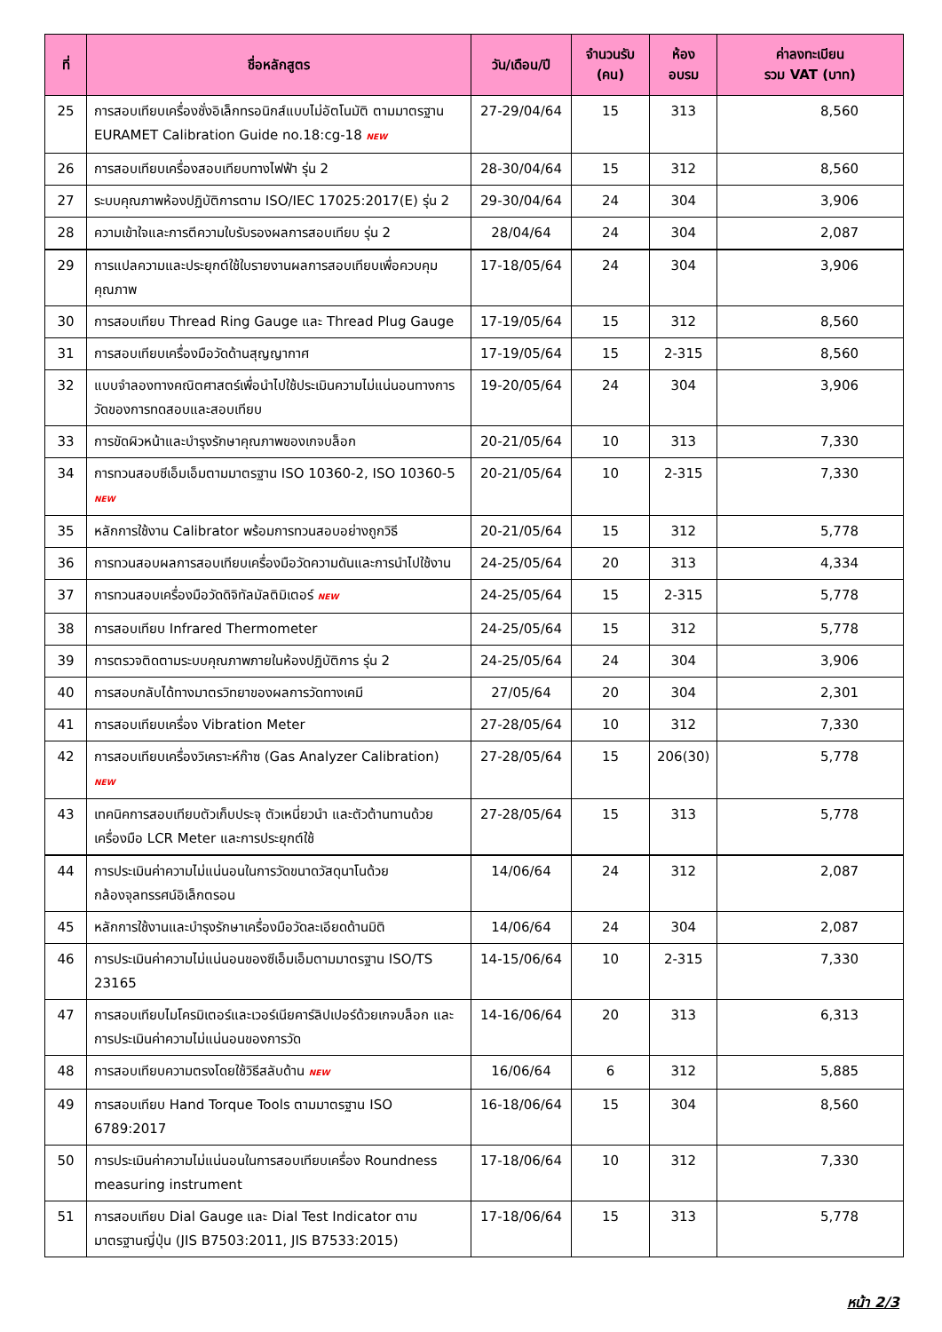| ที่ | ชื่อหลักสูตร | วัน/เดือน/ปี | จำนวนรับ (คน) | ห้อง อบรม | ค่าลงทะเบียน รวม VAT (บาท) |
| --- | --- | --- | --- | --- | --- |
| 25 | การสอบเทียบเครื่องชั่งอิเล็กทรอนิกส์แบบไม่อัตโนมัติ ตามมาตรฐาน EURAMET Calibration Guide no.18:cg-18 NEW | 27-29/04/64 | 15 | 313 | 8,560 |
| 26 | การสอบเทียบเครื่องสอบเทียบทางไฟฟ้า รุ่น 2 | 28-30/04/64 | 15 | 312 | 8,560 |
| 27 | ระบบคุณภาพห้องปฏิบัติการตาม ISO/IEC 17025:2017(E) รุ่น 2 | 29-30/04/64 | 24 | 304 | 3,906 |
| 28 | ความเข้าใจและการตีความใบรับรองผลการสอบเทียบ รุ่น 2 | 28/04/64 | 24 | 304 | 2,087 |
| 29 | การแปลความและประยุกต์ใช้ใบรายงานผลการสอบเทียบเพื่อควบคุมคุณภาพ | 17-18/05/64 | 24 | 304 | 3,906 |
| 30 | การสอบเทียบ Thread Ring Gauge และ Thread Plug Gauge | 17-19/05/64 | 15 | 312 | 8,560 |
| 31 | การสอบเทียบเครื่องมือวัดด้านสุญญากาศ | 17-19/05/64 | 15 | 2-315 | 8,560 |
| 32 | แบบจำลองทางคณิตศาสตร์เพื่อนำไปใช้ประเมินความไม่แน่นอนทางการวัดของการทดสอบและสอบเทียบ | 19-20/05/64 | 24 | 304 | 3,906 |
| 33 | การขัดผิวหน้าและบำรุงรักษาคุณภาพของเกจบล็อก | 20-21/05/64 | 10 | 313 | 7,330 |
| 34 | การทวนสอบซีเอ็มเอ็มตามมาตรฐาน ISO 10360-2, ISO 10360-5 NEW | 20-21/05/64 | 10 | 2-315 | 7,330 |
| 35 | หลักการใช้งาน Calibrator พร้อมการทวนสอบอย่างถูกวิธี | 20-21/05/64 | 15 | 312 | 5,778 |
| 36 | การทวนสอบผลการสอบเทียบเครื่องมือวัดความดันและการนำไปใช้งาน | 24-25/05/64 | 20 | 313 | 4,334 |
| 37 | การทวนสอบเครื่องมือวัดดิจิทัลมัลติมิเตอร์ NEW | 24-25/05/64 | 15 | 2-315 | 5,778 |
| 38 | การสอบเทียบ Infrared Thermometer | 24-25/05/64 | 15 | 312 | 5,778 |
| 39 | การตรวจติดตามระบบคุณภาพภายในห้องปฏิบัติการ รุ่น 2 | 24-25/05/64 | 24 | 304 | 3,906 |
| 40 | การสอบกลับได้ทางมาตรวิทยาของผลการวัดทางเคมี | 27/05/64 | 20 | 304 | 2,301 |
| 41 | การสอบเทียบเครื่อง Vibration Meter | 27-28/05/64 | 10 | 312 | 7,330 |
| 42 | การสอบเทียบเครื่องวิเคราะห์ก๊าซ (Gas Analyzer Calibration) NEW | 27-28/05/64 | 15 | 206(30) | 5,778 |
| 43 | เทคนิคการสอบเทียบตัวเก็บประจุ ตัวเหนี่ยวนำ และตัวต้านทานด้วยเครื่องมือ LCR Meter และการประยุกต์ใช้ | 27-28/05/64 | 15 | 313 | 5,778 |
| 44 | การประเมินค่าความไม่แน่นอนในการวัดขนาดวัสดุนาโนด้วยกล้องจุลทรรศน์อิเล็กตรอน | 14/06/64 | 24 | 312 | 2,087 |
| 45 | หลักการใช้งานและบำรุงรักษาเครื่องมือวัดละเอียดด้านมิติ | 14/06/64 | 24 | 304 | 2,087 |
| 46 | การประเมินค่าความไม่แน่นอนของซีเอ็มเอ็มตามมาตรฐาน ISO/TS 23165 | 14-15/06/64 | 10 | 2-315 | 7,330 |
| 47 | การสอบเทียบไมโครมิเตอร์และเวอร์เนียคาร์ลิปเปอร์ด้วยเกจบล็อก และการประเมินค่าความไม่แน่นอนของการวัด | 14-16/06/64 | 20 | 313 | 6,313 |
| 48 | การสอบเทียบความตรงโดยใช้วิธีสลับด้าน NEW | 16/06/64 | 6 | 312 | 5,885 |
| 49 | การสอบเทียบ Hand Torque Tools ตามมาตรฐาน ISO 6789:2017 | 16-18/06/64 | 15 | 304 | 8,560 |
| 50 | การประเมินค่าความไม่แน่นอนในการสอบเทียบเครื่อง Roundness measuring instrument | 17-18/06/64 | 10 | 312 | 7,330 |
| 51 | การสอบเทียบ Dial Gauge และ Dial Test Indicator ตามมาตรฐานญี่ปุ่น (JIS B7503:2011, JIS B7533:2015) | 17-18/06/64 | 15 | 313 | 5,778 |
หน้า 2/3